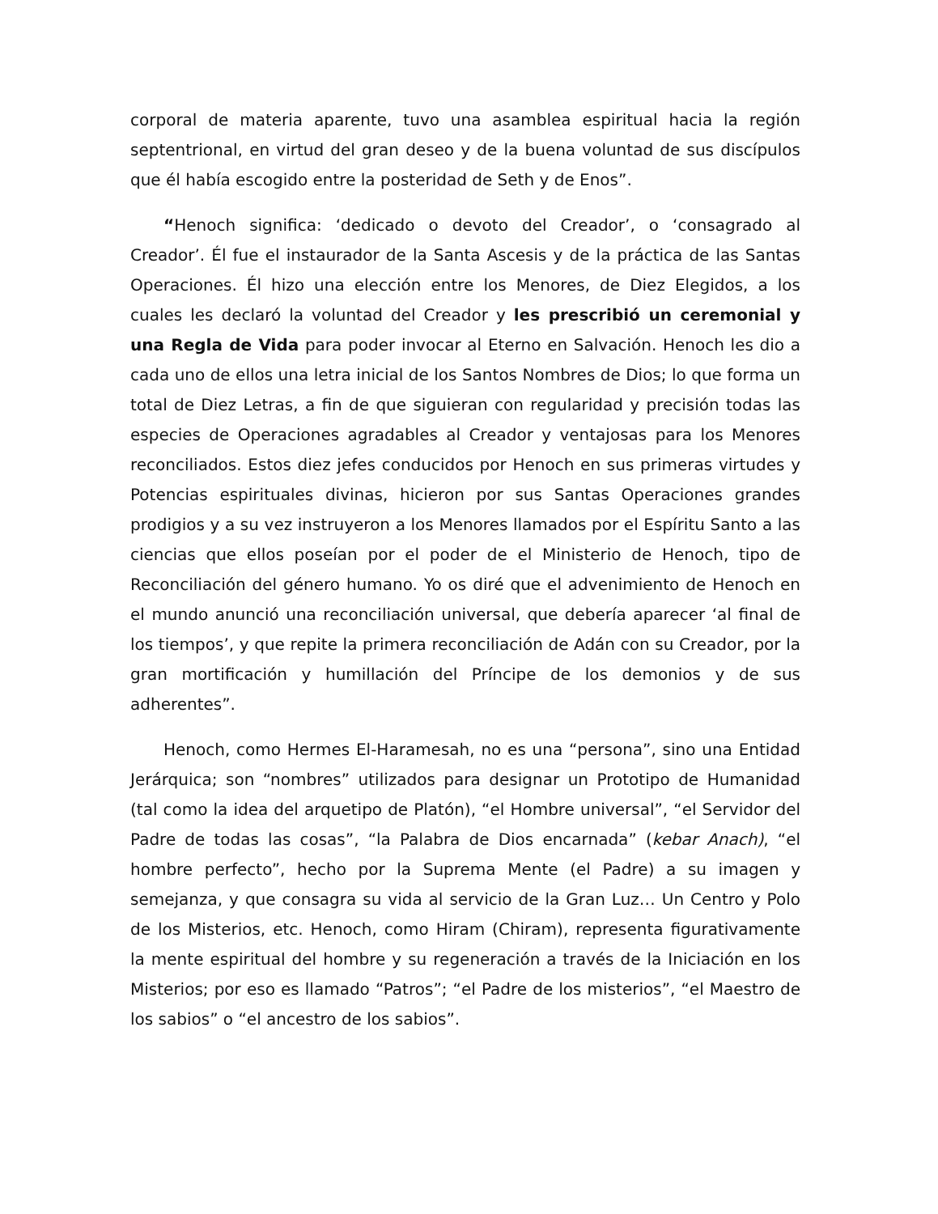corporal de materia aparente, tuvo una asamblea espiritual hacia la región septentrional, en virtud del gran deseo y de la buena voluntad de sus discípulos que él había escogido entre la posteridad de Seth y de Enos”.
“Henoch significa: ‘dedicado o devoto del Creador’, o ‘consagrado al Creador’. Él fue el instaurador de la Santa Ascesis y de la práctica de las Santas Operaciones. Él hizo una elección entre los Menores, de Diez Elegidos, a los cuales les declaró la voluntad del Creador y les prescribió un ceremonial y una Regla de Vida para poder invocar al Eterno en Salvación. Henoch les dio a cada uno de ellos una letra inicial de los Santos Nombres de Dios; lo que forma un total de Diez Letras, a fin de que siguieran con regularidad y precisión todas las especies de Operaciones agradables al Creador y ventajosas para los Menores reconciliados. Estos diez jefes conducidos por Henoch en sus primeras virtudes y Potencias espirituales divinas, hicieron por sus Santas Operaciones grandes prodigios y a su vez instruyeron a los Menores llamados por el Espíritu Santo a las ciencias que ellos poseían por el poder de el Ministerio de Henoch, tipo de Reconciliación del género humano. Yo os diré que el advenimiento de Henoch en el mundo anunció una reconciliación universal, que debería aparecer ‘al final de los tiempos’, y que repite la primera reconciliación de Adán con su Creador, por la gran mortificación y humillación del Príncipe de los demonios y de sus adherentes”.
Henoch, como Hermes El-Haramesah, no es una “persona”, sino una Entidad Jerárquica; son “nombres” utilizados para designar un Prototipo de Humanidad (tal como la idea del arquetipo de Platón), “el Hombre universal”, “el Servidor del Padre de todas las cosas”, “la Palabra de Dios encarnada” (kebar Anach), “el hombre perfecto”, hecho por la Suprema Mente (el Padre) a su imagen y semejanza, y que consagra su vida al servicio de la Gran Luz… Un Centro y Polo de los Misterios, etc. Henoch, como Hiram (Chiram), representa figurativamente la mente espiritual del hombre y su regeneración a través de la Iniciación en los Misterios; por eso es llamado “Patros”; “el Padre de los misterios”, “el Maestro de los sabios” o “el ancestro de los sabios”.